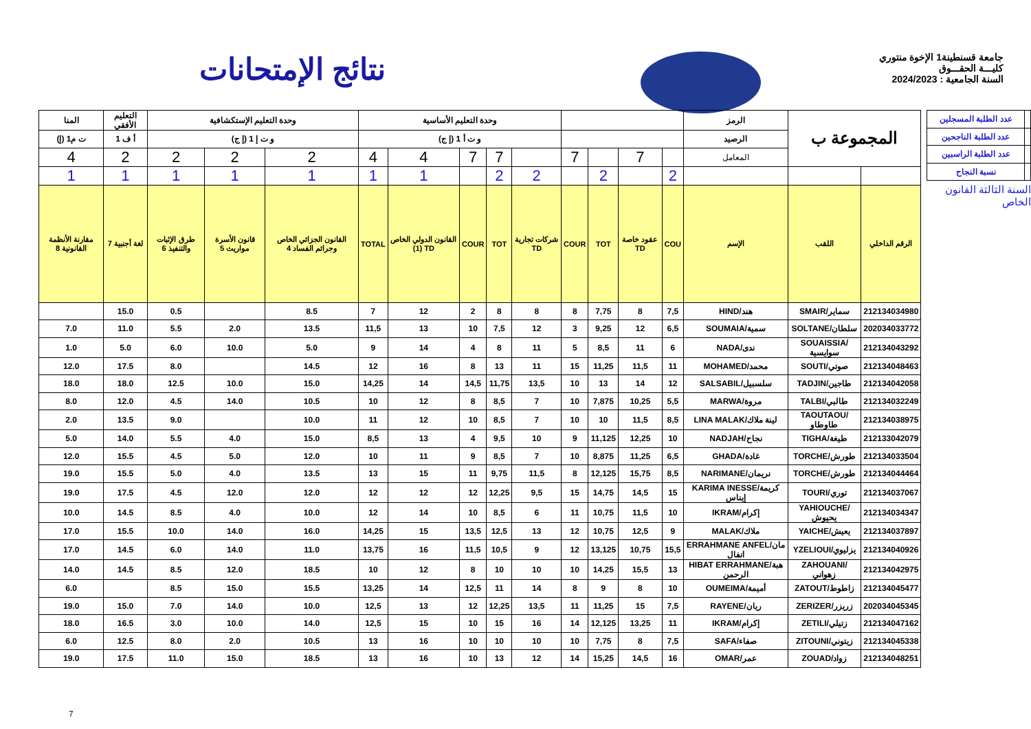نتائج الإمتحانات
جامعة قسنطينة1 الإخوة منتوري
كليـــة الحقـــوق
السنة الجامعية : 2024/2023
| المنا | التعليم الأفقي | وحدة التعليم الإستكشافية | | | وحدة التعليم الأساسية | | | | | | | | | الرمز | المجموعة ب | |
| ت م1 (إ) | أ ف 1 | و ت إ 1 (إ ج) | | | و ت أ 1 (إ ج) | | | | | | | | | الرصيد | | |
| 4 | 2 | 2 | 2 | 2 | 4 | 4 | 7 | 7 | | 7 | | 7 | | المعامل | | |
| 1 | 1 | 1 | 1 | 1 | 1 | 1 | | 2 | 2 | | 2 | | 2 | | | |
| مقارنة الأنظمة القانونية 8 | لغة أجنبية 7 | طرق الإثبات والتنفيذ 6 | قانون الأسرة مواريث 5 | القانون الجزائي الخاص وجرائم الفساد 4 | TOTAL | القانون الدولي الخاص (1) TD | COUR | TOT | شركات تجارية TD | COUR | TOT | عقود خاصة TD | COU | الإسم | اللقب | الرقم الداخلي |
| | 15.0 | 0.5 | | 8.5 | 7 | 12 | 2 | 8 | 8 | 8 | 7,75 | 8 | 7,5 | HIND/هند | SMAIR/سماير | 212134034980 |
| 7.0 | 11.0 | 5.5 | 2.0 | 13.5 | 11,5 | 13 | 10 | 7,5 | 12 | 3 | 9,25 | 12 | 6,5 | SOUMAIA/سمية | SOLTANE/سلطان | 202034033772 |
| 1.0 | 5.0 | 6.0 | 10.0 | 5.0 | 9 | 14 | 4 | 8 | 11 | 5 | 8,5 | 11 | 6 | NADA/ندى | SOUAISSIA/سوايسية | 212134043292 |
| 12.0 | 17.5 | 8.0 | | 14.5 | 12 | 16 | 8 | 13 | 11 | 15 | 11,25 | 11,5 | 11 | MOHAMED/محمد | SOUTI/صوتي | 212134048463 |
| 18.0 | 18.0 | 12.5 | 10.0 | 15.0 | 14,25 | 14 | 14,5 | 11,75 | 13,5 | 10 | 13 | 14 | 12 | SALSABIL/سلسبيل | TADJIN/طاجين | 212134042058 |
| 8.0 | 12.0 | 4.5 | 14.0 | 10.5 | 10 | 12 | 8 | 8,5 | 7 | 10 | 7,875 | 10,25 | 5,5 | MARWA/مروة | TALBI/طالبي | 212134032249 |
| 2.0 | 13.5 | 9.0 | | 10.0 | 11 | 12 | 10 | 8,5 | 7 | 10 | 10 | 11,5 | 8,5 | LINA MALAK/لينة ملاك | TAOUTAOU/طاوطاو | 212134038975 |
| 5.0 | 14.0 | 5.5 | 4.0 | 15.0 | 8,5 | 13 | 4 | 9,5 | 10 | 9 | 11,125 | 12,25 | 10 | NADJAH/نجاح | TIGHA/طيغة | 212133042079 |
| 12.0 | 15.5 | 4.5 | 5.0 | 12.0 | 10 | 11 | 9 | 8,5 | 7 | 10 | 8,875 | 11,25 | 6,5 | GHADA/غادة | TORCHE/طورش | 212134033504 |
| 19.0 | 15.5 | 5.0 | 4.0 | 13.5 | 13 | 15 | 11 | 9,75 | 11,5 | 8 | 12,125 | 15,75 | 8,5 | NARIMANE/نريمان | TORCHE/طورش | 212134044464 |
| 19.0 | 17.5 | 4.5 | 12.0 | 12.0 | 12 | 12 | 12 | 12,25 | 9,5 | 15 | 14,75 | 14,5 | 15 | KARIMA INESSE/كريمة إيناس | TOURI/توري | 212134037067 |
| 10.0 | 14.5 | 8.5 | 4.0 | 10.0 | 12 | 14 | 10 | 8,5 | 6 | 11 | 10,75 | 11,5 | 10 | IKRAM/إكرام | YAHIOUCHE/يحيوش | 212134034347 |
| 17.0 | 15.5 | 10.0 | 14.0 | 16.0 | 14,25 | 15 | 13,5 | 12,5 | 13 | 12 | 10,75 | 12,5 | 9 | MALAK/ملاك | YAICHE/يعيش | 212134037897 |
| 17.0 | 14.5 | 6.0 | 14.0 | 11.0 | 13,75 | 16 | 11,5 | 10,5 | 9 | 12 | 13,125 | 10,75 | 15,5 | ERRAHMANE ANFEL/مان انفال | YZELIOUI/يزليوي | 212134040926 |
| 14.0 | 14.5 | 8.5 | 12.0 | 18.5 | 10 | 12 | 8 | 10 | 10 | 10 | 14,25 | 15,5 | 13 | HIBAT ERRAHMANE/هبة الرحمن | ZAHOUANI/زهواني | 212134042975 |
| 6.0 | | 8.5 | 15.0 | 15.5 | 13,25 | 14 | 12,5 | 11 | 14 | 8 | 9 | 8 | 10 | OUMEIMA/أميمة | ZATOUT/زاطوط | 212134045477 |
| 19.0 | 15.0 | 7.0 | 14.0 | 10.0 | 12,5 | 13 | 12 | 12,25 | 13,5 | 11 | 11,25 | 15 | 7,5 | RAYENE/ريان | ZERIZER/زريزر | 202034045345 |
| 18.0 | 16.5 | 3.0 | 10.0 | 14.0 | 12,5 | 15 | 10 | 15 | 16 | 14 | 12,125 | 13,25 | 11 | IKRAM/إكرام | ZETILI/زتيلي | 212134047162 |
| 6.0 | 12.5 | 8.0 | 2.0 | 10.5 | 13 | 16 | 10 | 10 | 10 | 10 | 7,75 | 8 | 7,5 | SAFA/صفاء | ZITOUNI/زيتوني | 212134045338 |
| 19.0 | 17.5 | 11.0 | 15.0 | 18.5 | 13 | 16 | 10 | 13 | 12 | 14 | 15,25 | 14,5 | 16 | OMAR/عمر | ZOUAD/زواد | 212134048251 |
| | عدد الطلبة المسجلين |
| | عدد الطلبة الناجحين |
| | عدد الطلبة الراسبين |
| | نسبة النجاح |
السنة الثالثة القانون الخاص
7